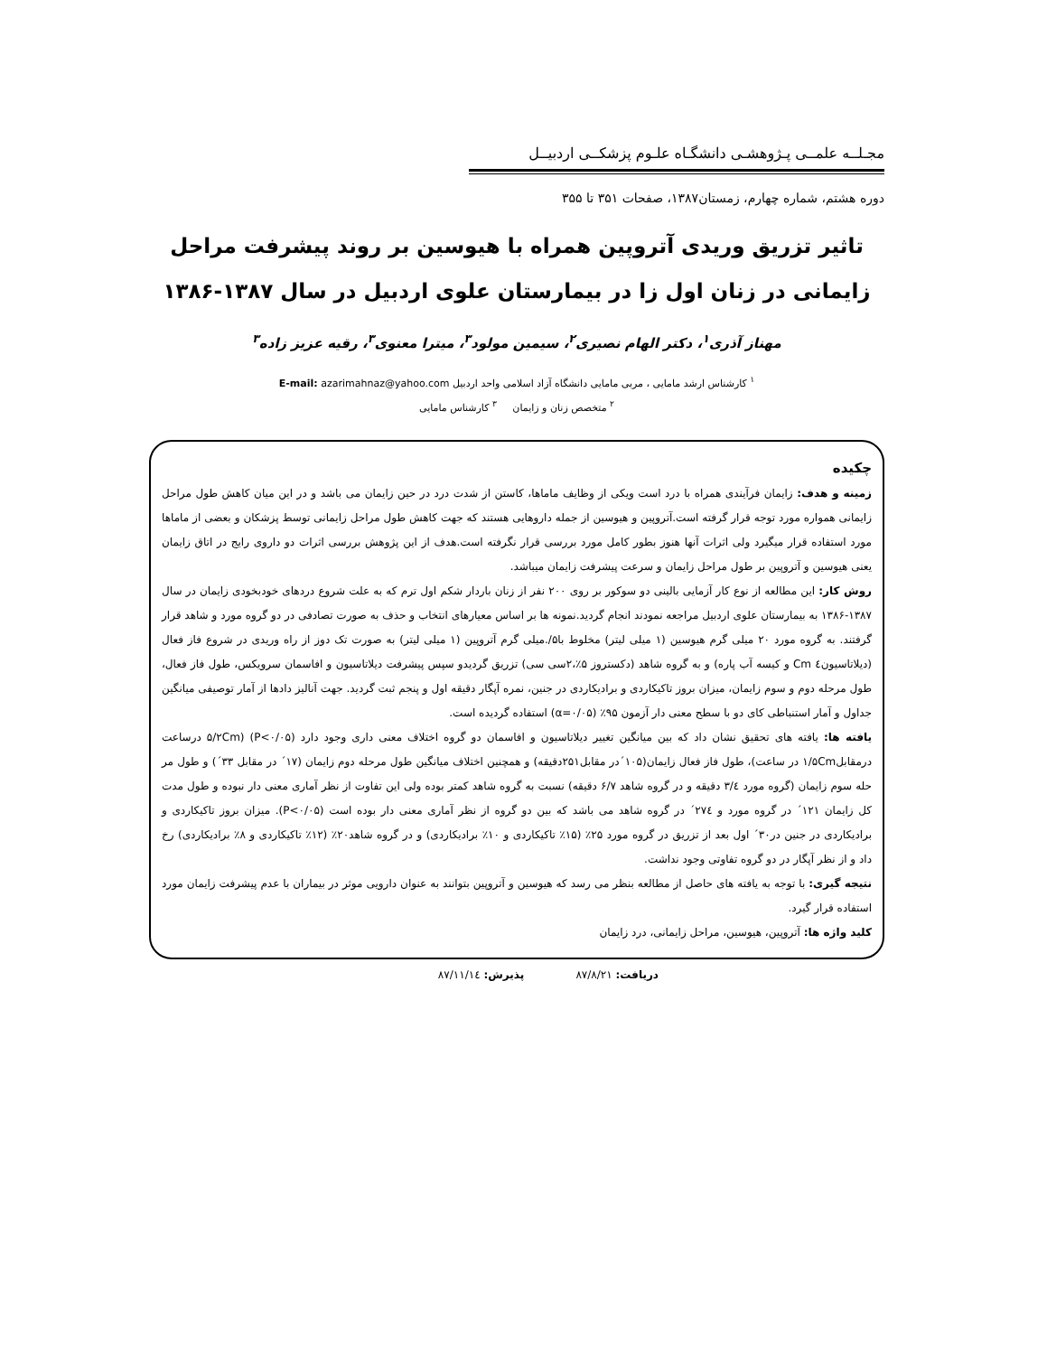مجـلــه علمــی پـژوهشـی دانشگـاه علـوم پزشکــی اردبیــل
دوره هشتم، شماره چهارم، زمستان۱۳۸۷، صفحات ۳۵۱ تا ۳۵۵
تاثیر تزریق وریدی آتروپین همراه با هیوسین بر روند پیشرفت مراحل زایمانی در زنان اول زا در بیمارستان علوی اردبیل در سال ۱۳۸۷-۱۳۸۶
مهناز آذری<sup>۱</sup>، دکتر الهام نصیری<sup>۲</sup>، سیمین مولود<sup>۳</sup>، میترا معنوی<sup>۳</sup>، رقیه عزیز زاده<sup>۳</sup>
<sup>۱</sup> کارشناس ارشد مامایی ، مربی مامایی دانشگاه آزاد اسلامی واحد اردبیل E-mail: azarimahnaz@yahoo.com
<sup>۲</sup> متخصص زنان و زایمان <sup>۳</sup> کارشناس مامایی
چکیده
زمینه و هدف: زایمان فرآیندی همراه با درد است ویکی از وظایف ماماها، کاستن از شدت درد در حین زایمان می باشد و در این میان کاهش طول مراحل زایمانی همواره مورد توجه قرار گرفته است.آتروپین و هیوسین از جمله داروهایی هستند که جهت کاهش طول مراحل زایمانی توسط پزشکان و بعضی از ماماها مورد استفاده قرار میگیرد ولی اثرات آنها هنوز بطور کامل مورد بررسی قرار نگرفته است.هدف از این پژوهش بررسی اثرات دو داروی رایج در اتاق زایمان یعنی هیوسین و آتروپین بر طول مراحل زایمان و سرعت پیشرفت زایمان میباشد.
روش کار: این مطالعه از نوع کار آزمایی بالینی دو سوکور بر روی ۲۰۰ نفر از زنان باردار شکم اول ترم که به علت شروع دردهای خودبخودی زایمان در سال ۱۳۸۷-۱۳۸۶ به بیمارستان علوی اردبیل مراجعه نمودند انجام گردید.نمونه ها بر اساس معیارهای انتخاب و حذف به صورت تصادفی در دو گروه مورد و شاهد قرار گرفتند. به گروه مورد ۲۰ میلی گرم هیوسین (۱ میلی لیتر) مخلوط با۵/.میلی گرم آتروپین (۱ میلی لیتر) به صورت تک دوز از راه وریدی در شروع فاز فعال (دیلاتاسیون٤ Cm و کیسه آب پاره) و به گروه شاهد (دکستروز ۵٪،۲سی سی) تزریق گردیدو سپس پیشرفت دیلاتاسیون و افاسمان سرویکس، طول فاز فعال، طول مرحله دوم و سوم زایمان، میزان بروز تاکیکاردی و برادیکاردی در جنین، نمره آپگار دقیقه اول و پنجم ثبت گردید. جهت آنالیز دادها از آمار توصیفی میانگین جداول و آمار استنباطی کای دو با سطح معنی دار آزمون ۹۵٪ (α=۰/۰۵) استفاده گردیده است.
یافته ها: یافته های تحقیق نشان داد که بین میانگین تغییر دیلاتاسیون و افاسمان دو گروه اختلاف معنی داری وجود دارد (P<۰/۰۵) (۵/۲Cm درساعت درمقابل۱/۵Cm در ساعت)، طول فاز فعال زایمان(۱۰۵´در مقابل۲۵۱دقیقه) و همچنین اختلاف میانگین طول مرحله دوم زایمان (۱۷´ در مقابل ۳۳´) و طول مر حله سوم زایمان (گروه مورد ۳/٤ دقیقه و در گروه شاهد ۶/۷ دقیقه) نسبت به گروه شاهد کمتر بوده ولی این تفاوت از نظر آماری معنی دار نبوده و طول مدت کل زایمان ۱۲۱´ در گروه مورد و ۲۷٤´ در گروه شاهد می باشد که بین دو گروه از نظر آماری معنی دار بوده است (P<۰/۰۵). میزان بروز تاکیکاردی و برادیکاردی در جنین در۳۰´ اول بعد از تزریق در گروه مورد ۲۵٪ (۱۵٪ تاکیکاردی و ۱۰٪ برادیکاردی) و در گروه شاهد۲۰٪ (۱۲٪ تاکیکاردی و ۸٪ برادیکاردی) رخ داد و از نظر آپگار در دو گروه تفاوتی وجود نداشت.
نتیجه گیری: با توجه به یافته های حاصل از مطالعه بنظر می رسد که هیوسین و آتروپین بتوانند به عنوان دارویی موثر در بیماران با عدم پیشرفت زایمان مورد استفاده قرار گیرد.
کلید واژه ها: آتروپین، هیوسین، مراحل زایمانی، درد زایمان
دریافت: ۸۷/۸/۲۱ پذیرش: ۸۷/۱۱/۱٤